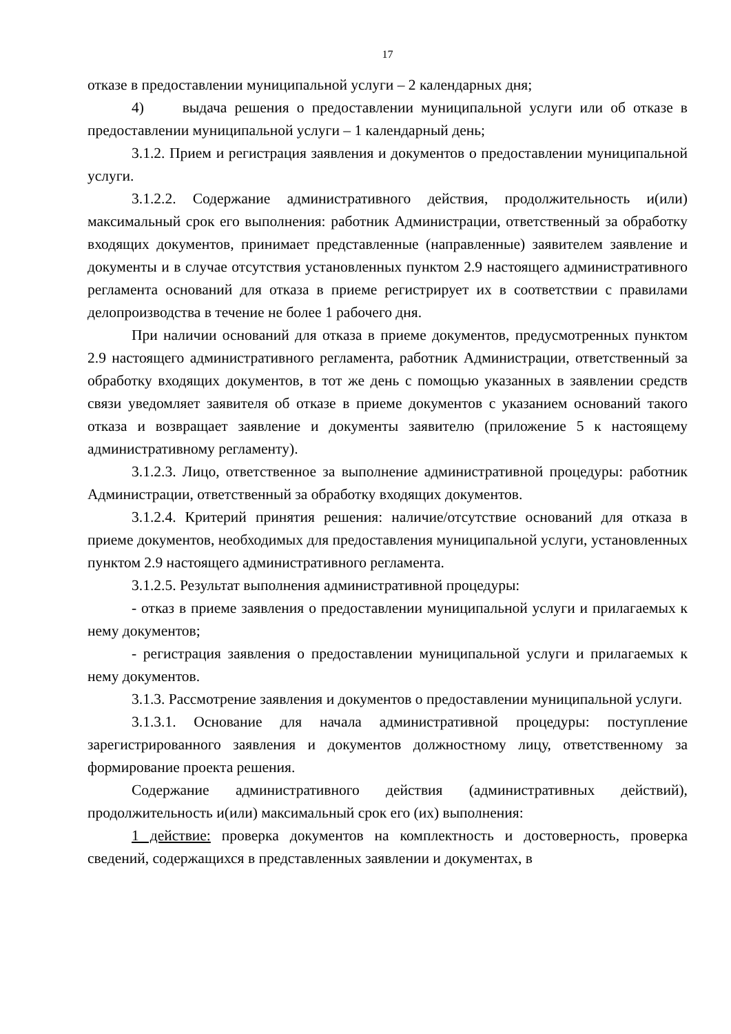17
отказе в предоставлении муниципальной услуги – 2 календарных дня;
4) выдача решения о предоставлении муниципальной услуги или об отказе в предоставлении муниципальной услуги – 1 календарный день;
3.1.2. Прием и регистрация заявления и документов о предоставлении муниципальной услуги.
3.1.2.2. Содержание административного действия, продолжительность и(или) максимальный срок его выполнения: работник Администрации, ответственный за обработку входящих документов, принимает представленные (направленные) заявителем заявление и документы и в случае отсутствия установленных пунктом 2.9 настоящего административного регламента оснований для отказа в приеме регистрирует их в соответствии с правилами делопроизводства в течение не более 1 рабочего дня.
При наличии оснований для отказа в приеме документов, предусмотренных пунктом 2.9 настоящего административного регламента, работник Администрации, ответственный за обработку входящих документов, в тот же день с помощью указанных в заявлении средств связи уведомляет заявителя об отказе в приеме документов с указанием оснований такого отказа и возвращает заявление и документы заявителю (приложение 5 к настоящему административному регламенту).
3.1.2.3. Лицо, ответственное за выполнение административной процедуры: работник Администрации, ответственный за обработку входящих документов.
3.1.2.4. Критерий принятия решения: наличие/отсутствие оснований для отказа в приеме документов, необходимых для предоставления муниципальной услуги, установленных пунктом 2.9 настоящего административного регламента.
3.1.2.5. Результат выполнения административной процедуры:
- отказ в приеме заявления о предоставлении муниципальной услуги и прилагаемых к нему документов;
- регистрация заявления о предоставлении муниципальной услуги и прилагаемых к нему документов.
3.1.3. Рассмотрение заявления и документов о предоставлении муниципальной услуги.
3.1.3.1. Основание для начала административной процедуры: поступление зарегистрированного заявления и документов должностному лицу, ответственному за формирование проекта решения.
Содержание административного действия (административных действий), продолжительность и(или) максимальный срок его (их) выполнения:
1 действие: проверка документов на комплектность и достоверность, проверка сведений, содержащихся в представленных заявлении и документах, в